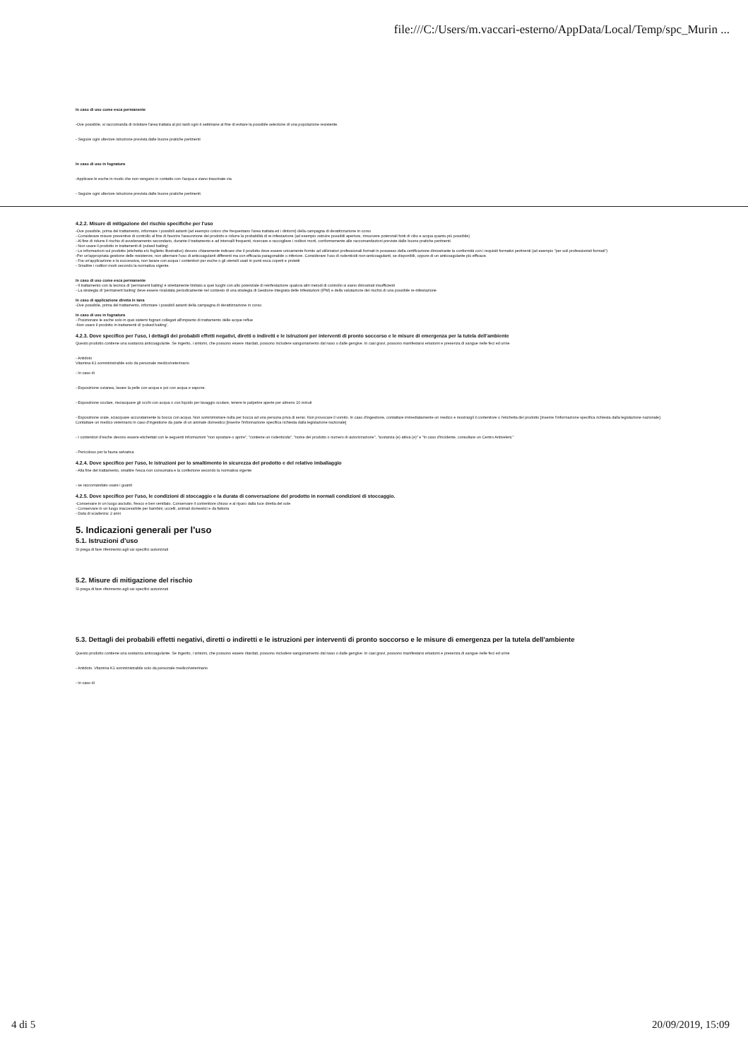file:///C:/Users/m.vaccari-esterno/AppData/Local/Temp/spc_Murin ...
In caso di uso come esca permanente
-Ove possibile, si raccomanda di rivisitare l'area trattata al più tardi ogni 4 settimane al fine di evitare la possibile selezione di una popolazione resistente.
- Seguire ogni ulteriore istruzione prevista dalle buone pratiche pertinenti
In caso di uso in fognatura
-Applicare le esche in modo che non vengano in contatto con l'acqua e siano trascinate via
- Seguire ogni ulteriore istruzione prevista dalle buone pratiche pertinenti.
4.2.2. Misure di mitigazione del rischio specifiche per l'uso
-Ove possibile, prima del trattamento, informare i possibili astanti (ad esempio coloro che frequentano l'area trattata ed i dintorni) della campagna di derattizzazione in corso
- Considerare misure preventive di controllo al fine di favorire l'assunzione del prodotto e ridurre la probabilità di re-infestazione (ad esempio ostruire possibili aperture, rimuovere potenziali fonti di cibo e acqua quanto più possibile)
- Al fine di ridurre il rischio di avvelenamento secondario, durante il trattamento e ad intervalli frequenti, ricercare e raccogliere i roditori morti, conformemente alle raccomandazioni previste dalle buone pratiche pertinenti.
- Non usare il prodotto in trattamenti di 'pulsed baiting'.
- Le informazioni sul prodotto (etichetta e/o foglietto illustrativo) devono chiaramente indicare che il prodotto deve essere unicamente fornito ad utilizzatori professionali formati in possesso della certificazione dimostrante la conformità con i requisiti formativi pertinenti (ad esempio "per soli professionisti formati")
-Per un'appropriata gestione delle resistenze, non alternare l'uso di anticoagulanti differenti ma con efficacia paragonabile o inferiore. Considerare l'uso di rodenticidi non-anticoagulanti, se disponibili, oppure di un anticoagulante più efficace.
- Fra un'applicazione e la successiva, non lavare con acqua i contenitori per esche o gli utensili usati in punti esca coperti e protetti
- Smaltire i roditori morti secondo la normativa vigente.
In caso di uso come esca permanente
- Il trattamento con la tecnica di 'permanent baiting' è strettamente limitato a quei luoghi con alto potenziale di reinfestazione qualora altri metodi di controllo si siano dimostrati insufficienti
- La strategia di 'permanent baiting' deve essere rivalutata periodicamente nel contesto di una strategia di Gestione Integrata delle Infestazioni (IPM) e della valutazione del rischio di una possibile re-infestazione
In caso di applicazione diretta in tana
-Ove possibile, prima del trattamento, informare i possibili astanti della campagna di derattizzazione in corso
In caso di uso in fognatura
- Posizionare le esche solo in quei sistemi fognari collegati all'impianto di trattamento delle acque reflue
-Non usare il prodotto in trattamenti di 'pulsed baiting'.
4.2.3. Dove specifico per l'uso, i dettagli dei probabili effetti negativi, diretti o indiretti e le istruzioni per interventi di pronto soccorso e le misure di emergenza per la tutela dell'ambiente
Questo prodotto contiene una sostanza anticoagulante. Se ingerito, i sintomi, che possono essere ritardati, possono includere sanguinamento dal naso o dalle gengive. In casi gravi, possono manifestarsi ematomi e presenza di sangue nelle feci ed urine
- Antidoto
Vitamina K1 somministrabile solo da personale medico/veterinario
- In caso di
- Esposizione cutanea, lavare la pelle con acqua e poi con acqua e sapone.
- Esposizione oculare, risciacquare gli occhi con acqua o con liquido per lavaggio oculare, tenere le palpebre aperte per almeno 10 minuti
- Esposizione orale, sciacquare accuratamente la bocca con acqua. Non somministrare nulla per bocca ad una persona priva di sensi. Non provocare il vomito. In caso d'ingestione, contattare immediatamente un medico e mostrargli il contenitore o l'etichetta del prodotto [inserire l'informazione specifica richiesta dalla legislazione nazionale]. Contattare un medico veterinario in caso d'ingestione da parte di un animale domestico [inserire l'informazione specifica richiesta dalla legislazione nazionale]
- I contenitori d'esche devono essere etichettati con le seguenti informazioni "non spostare o aprire", "contiene un rodenticida", "nome del prodotto o numero di autorizzazione", "sostanza (e) attiva (e)" e "in caso d'incidente, consultare un Centro Antiveleni."
- Pericoloso per la fauna selvatica
4.2.4. Dove specifico per l'uso, le istruzioni per lo smaltimento in sicurezza del prodotto e del relativo imballaggio
- Alla fine del trattamento, smaltire l'esca non consumata e la confezione secondo la normativa vigente
- se raccomandato usare i guanti
4.2.5. Dove specifico per l'uso, le condizioni di stoccaggio e la durata di conversazione del prodotto in normali condizioni di stoccaggio.
-Conservare in un luogo asciutto, fresco e ben ventilato. Conservare il contenitore chiuso e al riparo dalla luce diretta del sole
- Conservare in un luogo inaccessibile per bambini, uccelli, animali domestici e da fattoria
- Data di scadenza: 2 anni
5. Indicazioni generali per l'uso
5.1. Istruzioni d'uso
Si prega di fare riferimento agli usi specifici autorizzati
5.2. Misure di mitigazione del rischio
Si prega di fare riferimento agli usi specifici autorizzati
5.3. Dettagli dei probabili effetti negativi, diretti o indiretti e le istruzioni per interventi di pronto soccorso e le misure di emergenza per la tutela dell'ambiente
Questo prodotto contiene una sostanza anticoagulante. Se ingerito, i sintomi, che possono essere ritardati, possono includere sanguinamento dal naso o dalle gengive. In casi gravi, possono manifestarsi ematomi e presenza di sangue nelle feci ed urine
- Antidoto. Vitamina K1 somministrabile solo da personale medico/veterinario
- In caso di
4 di 5 20/09/2019, 15:09